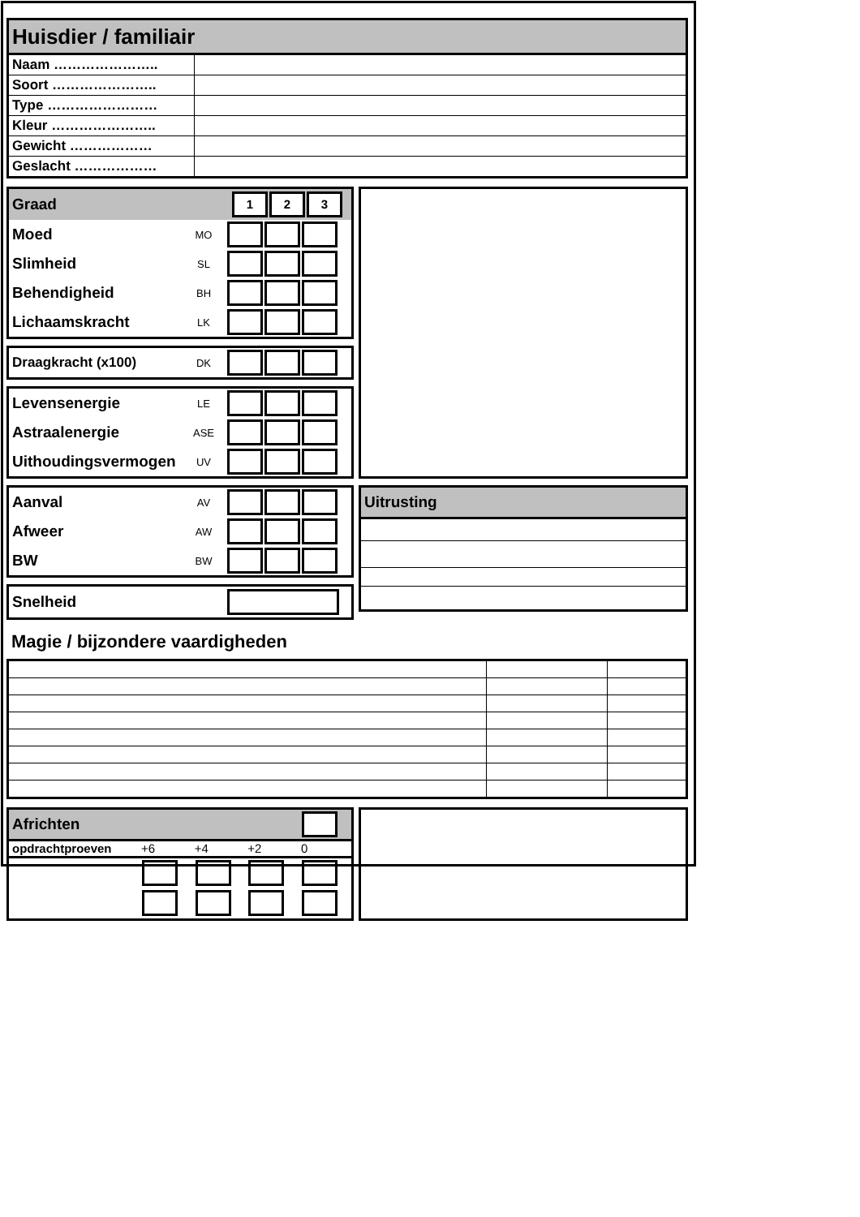| Huisdier / familiair | |
| Naam ………………….. | |
| Soort ………………….. | |
| Type …………………… | |
| Kleur ………………….. | |
| Gewicht ……………… | |
| Geslacht ……………… | |
| Graad | | 1 2 3 |
| Moed | MO | |
| Slimheid | SL | |
| Behendigheid | BH | |
| Lichaamskracht | LK | |
| Draagkracht (x100) | DK | |
| Levensenergie | LE | |
| Astraalenergie | ASE | |
| Uithoudingsvermogen | UV | |
| Aanval | AV | |
| Afweer | AW | |
| BW | BW | |
| Snelheid | |
| Uitrusting |
Magie / bijzondere vaardigheden
| Africhten | | | | |
| opdrachtproeven | +6 | +4 | +2 | 0 |